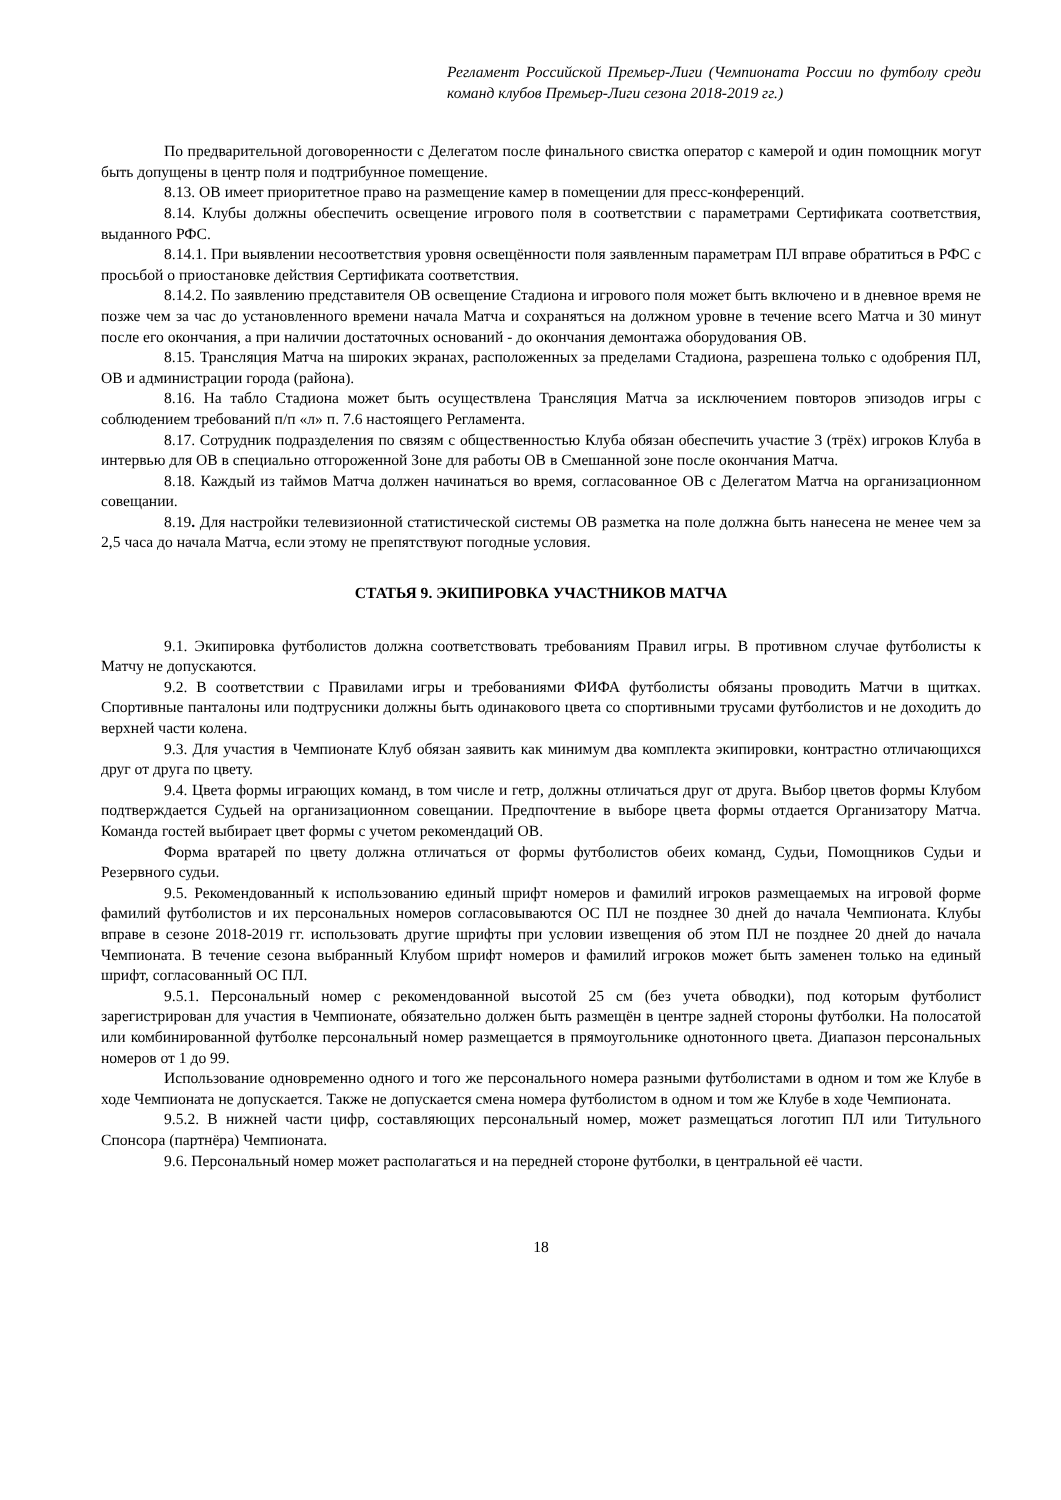Регламент Российской Премьер-Лиги (Чемпионата России по футболу среди команд клубов Премьер-Лиги сезона 2018-2019 гг.)
По предварительной договоренности с Делегатом после финального свистка оператор с камерой и один помощник могут быть допущены в центр поля и подтрибунное помещение.
8.13. ОВ имеет приоритетное право на размещение камер в помещении для пресс-конференций.
8.14. Клубы должны обеспечить освещение игрового поля в соответствии с параметрами Сертификата соответствия, выданного РФС.
8.14.1. При выявлении несоответствия уровня освещённости поля заявленным параметрам ПЛ вправе обратиться в РФС с просьбой о приостановке действия Сертификата соответствия.
8.14.2. По заявлению представителя ОВ освещение Стадиона и игрового поля может быть включено и в дневное время не позже чем за час до установленного времени начала Матча и сохраняться на должном уровне в течение всего Матча и 30 минут после его окончания, а при наличии достаточных оснований - до окончания демонтажа оборудования ОВ.
8.15. Трансляция Матча на широких экранах, расположенных за пределами Стадиона, разрешена только с одобрения ПЛ, ОВ и администрации города (района).
8.16. На табло Стадиона может быть осуществлена Трансляция Матча за исключением повторов эпизодов игры с соблюдением требований п/п «л» п. 7.6 настоящего Регламента.
8.17. Сотрудник подразделения по связям с общественностью Клуба обязан обеспечить участие 3 (трёх) игроков Клуба в интервью для ОВ в специально отгороженной Зоне для работы ОВ в Смешанной зоне после окончания Матча.
8.18. Каждый из таймов Матча должен начинаться во время, согласованное ОВ с Делегатом Матча на организационном совещании.
8.19. Для настройки телевизионной статистической системы ОВ разметка на поле должна быть нанесена не менее чем за 2,5 часа до начала Матча, если этому не препятствуют погодные условия.
СТАТЬЯ 9. ЭКИПИРОВКА УЧАСТНИКОВ МАТЧА
9.1. Экипировка футболистов должна соответствовать требованиям Правил игры. В противном случае футболисты к Матчу не допускаются.
9.2. В соответствии с Правилами игры и требованиями ФИФА футболисты обязаны проводить Матчи в щитках. Спортивные панталоны или подтрусники должны быть одинакового цвета со спортивными трусами футболистов и не доходить до верхней части колена.
9.3. Для участия в Чемпионате Клуб обязан заявить как минимум два комплекта экипировки, контрастно отличающихся друг от друга по цвету.
9.4. Цвета формы играющих команд, в том числе и гетр, должны отличаться друг от друга. Выбор цветов формы Клубом подтверждается Судьей на организационном совещании. Предпочтение в выборе цвета формы отдается Организатору Матча. Команда гостей выбирает цвет формы с учетом рекомендаций ОВ.
Форма вратарей по цвету должна отличаться от формы футболистов обеих команд, Судьи, Помощников Судьи и Резервного судьи.
9.5. Рекомендованный к использованию единый шрифт номеров и фамилий игроков размещаемых на игровой форме фамилий футболистов и их персональных номеров согласовываются ОС ПЛ не позднее 30 дней до начала Чемпионата. Клубы вправе в сезоне 2018-2019 гг. использовать другие шрифты при условии извещения об этом ПЛ не позднее 20 дней до начала Чемпионата. В течение сезона выбранный Клубом шрифт номеров и фамилий игроков может быть заменен только на единый шрифт, согласованный ОС ПЛ.
9.5.1. Персональный номер с рекомендованной высотой 25 см (без учета обводки), под которым футболист зарегистрирован для участия в Чемпионате, обязательно должен быть размещён в центре задней стороны футболки. На полосатой или комбинированной футболке персональный номер размещается в прямоугольнике однотонного цвета. Диапазон персональных номеров от 1 до 99.
Использование одновременно одного и того же персонального номера разными футболистами в одном и том же Клубе в ходе Чемпионата не допускается. Также не допускается смена номера футболистом в одном и том же Клубе в ходе Чемпионата.
9.5.2. В нижней части цифр, составляющих персональный номер, может размещаться логотип ПЛ или Титульного Спонсора (партнёра) Чемпионата.
9.6. Персональный номер может располагаться и на передней стороне футболки, в центральной её части.
18